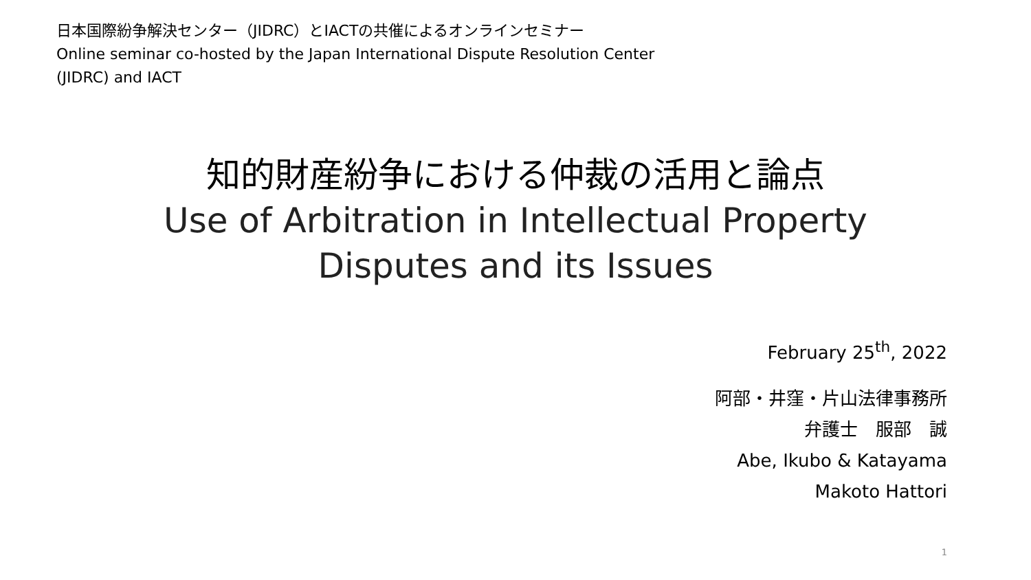日本国際紛争解決センター（JIDRC）とIACTの共催によるオンラインセミナー
Online seminar co-hosted by the Japan International Dispute Resolution Center
(JIDRC) and IACT
知的財産紛争における仲裁の活用と論点
Use of Arbitration in Intellectual Property
Disputes and its Issues
February 25<sup>th</sup>, 2022
阿部・井窪・片山法律事務所
弁護士　服部　誠
Abe, Ikubo & Katayama
Makoto Hattori
1